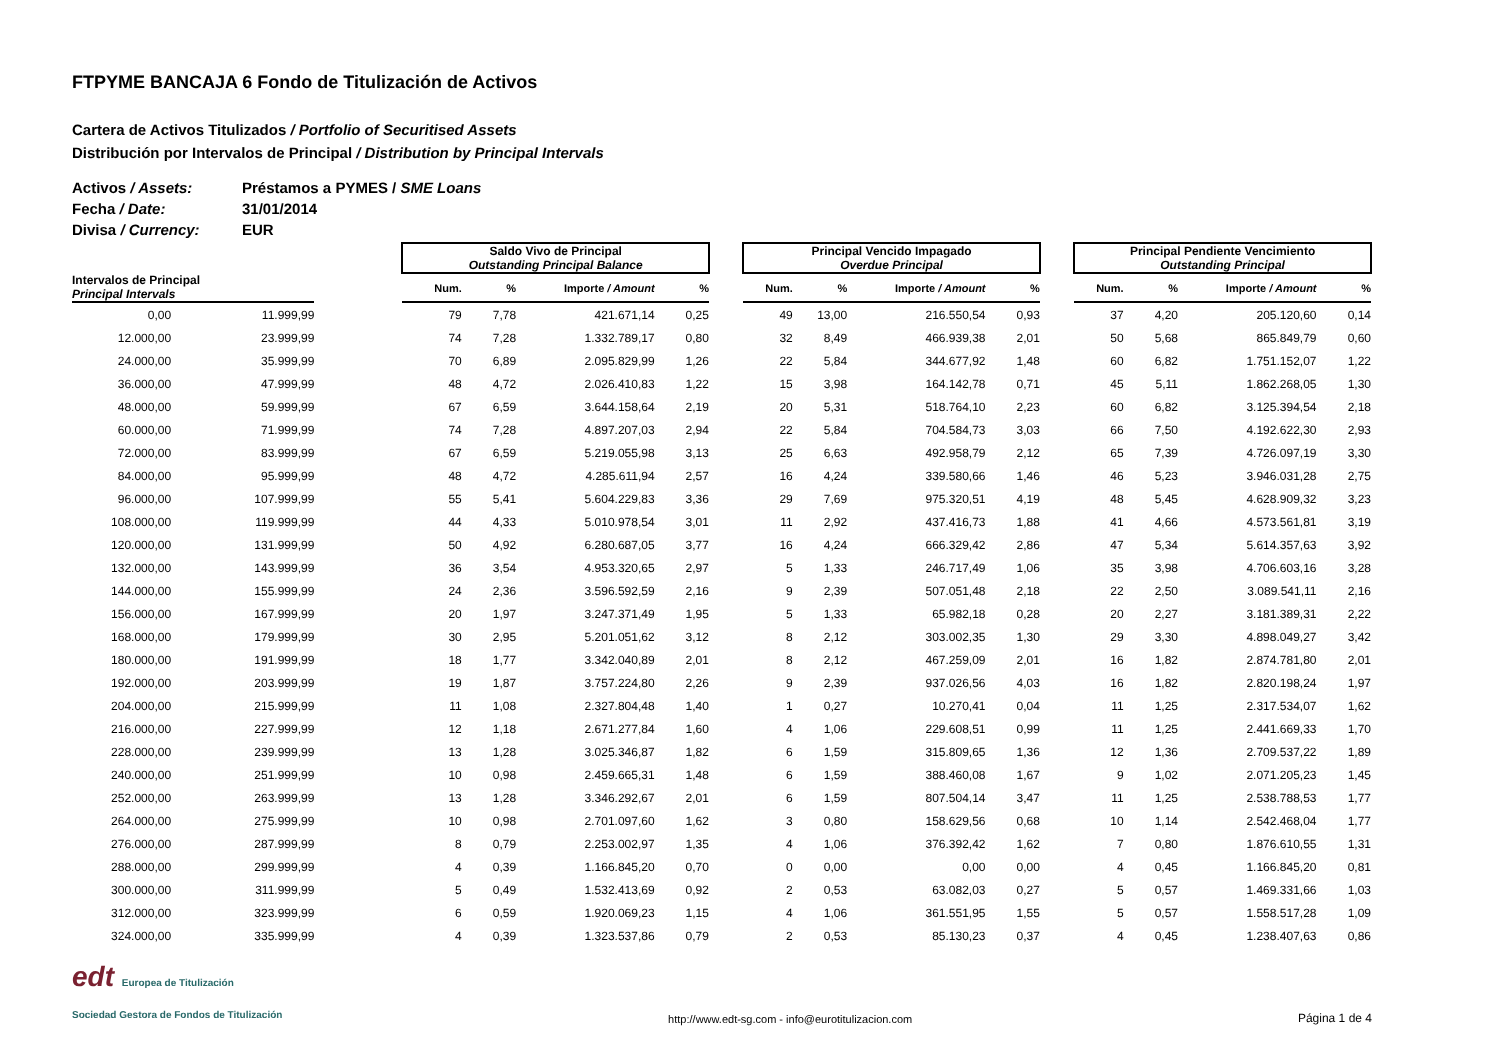FTPYME BANCAJA 6 Fondo de Titulización de Activos
Cartera de Activos Titulizados / Portfolio of Securitised Assets
Distribución por Intervalos de Principal / Distribution by Principal Intervals
Activos / Assets: Préstamos a PYMES / SME Loans
Fecha / Date: 31/01/2014
Divisa / Currency: EUR
| | | | Saldo Vivo de Principal Outstanding Principal Balance | | | | | Principal Vencido Impagado Overdue Principal | | | | | Principal Pendiente Vencimiento Outstanding Principal | | | |
| Intervalos de Principal Principal Intervals | | | Num. | % | Importe / Amount | % | | Num. | % | Importe / Amount | % | | Num. | % | Importe / Amount | % |
| 0,00 | 11.999,99 | | 79 | 7,78 | 421.671,14 | 0,25 | | 49 | 13,00 | 216.550,54 | 0,93 | | 37 | 4,20 | 205.120,60 | 0,14 |
| 12.000,00 | 23.999,99 | | 74 | 7,28 | 1.332.789,17 | 0,80 | | 32 | 8,49 | 466.939,38 | 2,01 | | 50 | 5,68 | 865.849,79 | 0,60 |
| 24.000,00 | 35.999,99 | | 70 | 6,89 | 2.095.829,99 | 1,26 | | 22 | 5,84 | 344.677,92 | 1,48 | | 60 | 6,82 | 1.751.152,07 | 1,22 |
| 36.000,00 | 47.999,99 | | 48 | 4,72 | 2.026.410,83 | 1,22 | | 15 | 3,98 | 164.142,78 | 0,71 | | 45 | 5,11 | 1.862.268,05 | 1,30 |
| 48.000,00 | 59.999,99 | | 67 | 6,59 | 3.644.158,64 | 2,19 | | 20 | 5,31 | 518.764,10 | 2,23 | | 60 | 6,82 | 3.125.394,54 | 2,18 |
| 60.000,00 | 71.999,99 | | 74 | 7,28 | 4.897.207,03 | 2,94 | | 22 | 5,84 | 704.584,73 | 3,03 | | 66 | 7,50 | 4.192.622,30 | 2,93 |
| 72.000,00 | 83.999,99 | | 67 | 6,59 | 5.219.055,98 | 3,13 | | 25 | 6,63 | 492.958,79 | 2,12 | | 65 | 7,39 | 4.726.097,19 | 3,30 |
| 84.000,00 | 95.999,99 | | 48 | 4,72 | 4.285.611,94 | 2,57 | | 16 | 4,24 | 339.580,66 | 1,46 | | 46 | 5,23 | 3.946.031,28 | 2,75 |
| 96.000,00 | 107.999,99 | | 55 | 5,41 | 5.604.229,83 | 3,36 | | 29 | 7,69 | 975.320,51 | 4,19 | | 48 | 5,45 | 4.628.909,32 | 3,23 |
| 108.000,00 | 119.999,99 | | 44 | 4,33 | 5.010.978,54 | 3,01 | | 11 | 2,92 | 437.416,73 | 1,88 | | 41 | 4,66 | 4.573.561,81 | 3,19 |
| 120.000,00 | 131.999,99 | | 50 | 4,92 | 6.280.687,05 | 3,77 | | 16 | 4,24 | 666.329,42 | 2,86 | | 47 | 5,34 | 5.614.357,63 | 3,92 |
| 132.000,00 | 143.999,99 | | 36 | 3,54 | 4.953.320,65 | 2,97 | | 5 | 1,33 | 246.717,49 | 1,06 | | 35 | 3,98 | 4.706.603,16 | 3,28 |
| 144.000,00 | 155.999,99 | | 24 | 2,36 | 3.596.592,59 | 2,16 | | 9 | 2,39 | 507.051,48 | 2,18 | | 22 | 2,50 | 3.089.541,11 | 2,16 |
| 156.000,00 | 167.999,99 | | 20 | 1,97 | 3.247.371,49 | 1,95 | | 5 | 1,33 | 65.982,18 | 0,28 | | 20 | 2,27 | 3.181.389,31 | 2,22 |
| 168.000,00 | 179.999,99 | | 30 | 2,95 | 5.201.051,62 | 3,12 | | 8 | 2,12 | 303.002,35 | 1,30 | | 29 | 3,30 | 4.898.049,27 | 3,42 |
| 180.000,00 | 191.999,99 | | 18 | 1,77 | 3.342.040,89 | 2,01 | | 8 | 2,12 | 467.259,09 | 2,01 | | 16 | 1,82 | 2.874.781,80 | 2,01 |
| 192.000,00 | 203.999,99 | | 19 | 1,87 | 3.757.224,80 | 2,26 | | 9 | 2,39 | 937.026,56 | 4,03 | | 16 | 1,82 | 2.820.198,24 | 1,97 |
| 204.000,00 | 215.999,99 | | 11 | 1,08 | 2.327.804,48 | 1,40 | | 1 | 0,27 | 10.270,41 | 0,04 | | 11 | 1,25 | 2.317.534,07 | 1,62 |
| 216.000,00 | 227.999,99 | | 12 | 1,18 | 2.671.277,84 | 1,60 | | 4 | 1,06 | 229.608,51 | 0,99 | | 11 | 1,25 | 2.441.669,33 | 1,70 |
| 228.000,00 | 239.999,99 | | 13 | 1,28 | 3.025.346,87 | 1,82 | | 6 | 1,59 | 315.809,65 | 1,36 | | 12 | 1,36 | 2.709.537,22 | 1,89 |
| 240.000,00 | 251.999,99 | | 10 | 0,98 | 2.459.665,31 | 1,48 | | 6 | 1,59 | 388.460,08 | 1,67 | | 9 | 1,02 | 2.071.205,23 | 1,45 |
| 252.000,00 | 263.999,99 | | 13 | 1,28 | 3.346.292,67 | 2,01 | | 6 | 1,59 | 807.504,14 | 3,47 | | 11 | 1,25 | 2.538.788,53 | 1,77 |
| 264.000,00 | 275.999,99 | | 10 | 0,98 | 2.701.097,60 | 1,62 | | 3 | 0,80 | 158.629,56 | 0,68 | | 10 | 1,14 | 2.542.468,04 | 1,77 |
| 276.000,00 | 287.999,99 | | 8 | 0,79 | 2.253.002,97 | 1,35 | | 4 | 1,06 | 376.392,42 | 1,62 | | 7 | 0,80 | 1.876.610,55 | 1,31 |
| 288.000,00 | 299.999,99 | | 4 | 0,39 | 1.166.845,20 | 0,70 | | 0 | 0,00 | 0,00 | 0,00 | | 4 | 0,45 | 1.166.845,20 | 0,81 |
| 300.000,00 | 311.999,99 | | 5 | 0,49 | 1.532.413,69 | 0,92 | | 2 | 0,53 | 63.082,03 | 0,27 | | 5 | 0,57 | 1.469.331,66 | 1,03 |
| 312.000,00 | 323.999,99 | | 6 | 0,59 | 1.920.069,23 | 1,15 | | 4 | 1,06 | 361.551,95 | 1,55 | | 5 | 0,57 | 1.558.517,28 | 1,09 |
| 324.000,00 | 335.999,99 | | 4 | 0,39 | 1.323.537,86 | 0,79 | | 2 | 0,53 | 85.130,23 | 0,37 | | 4 | 0,45 | 1.238.407,63 | 0,86 |
edt Europea de Titulización
Sociedad Gestora de Fondos de Titulización
http://www.edt-sg.com - info@eurotitulizacion.com
Página 1 de 4